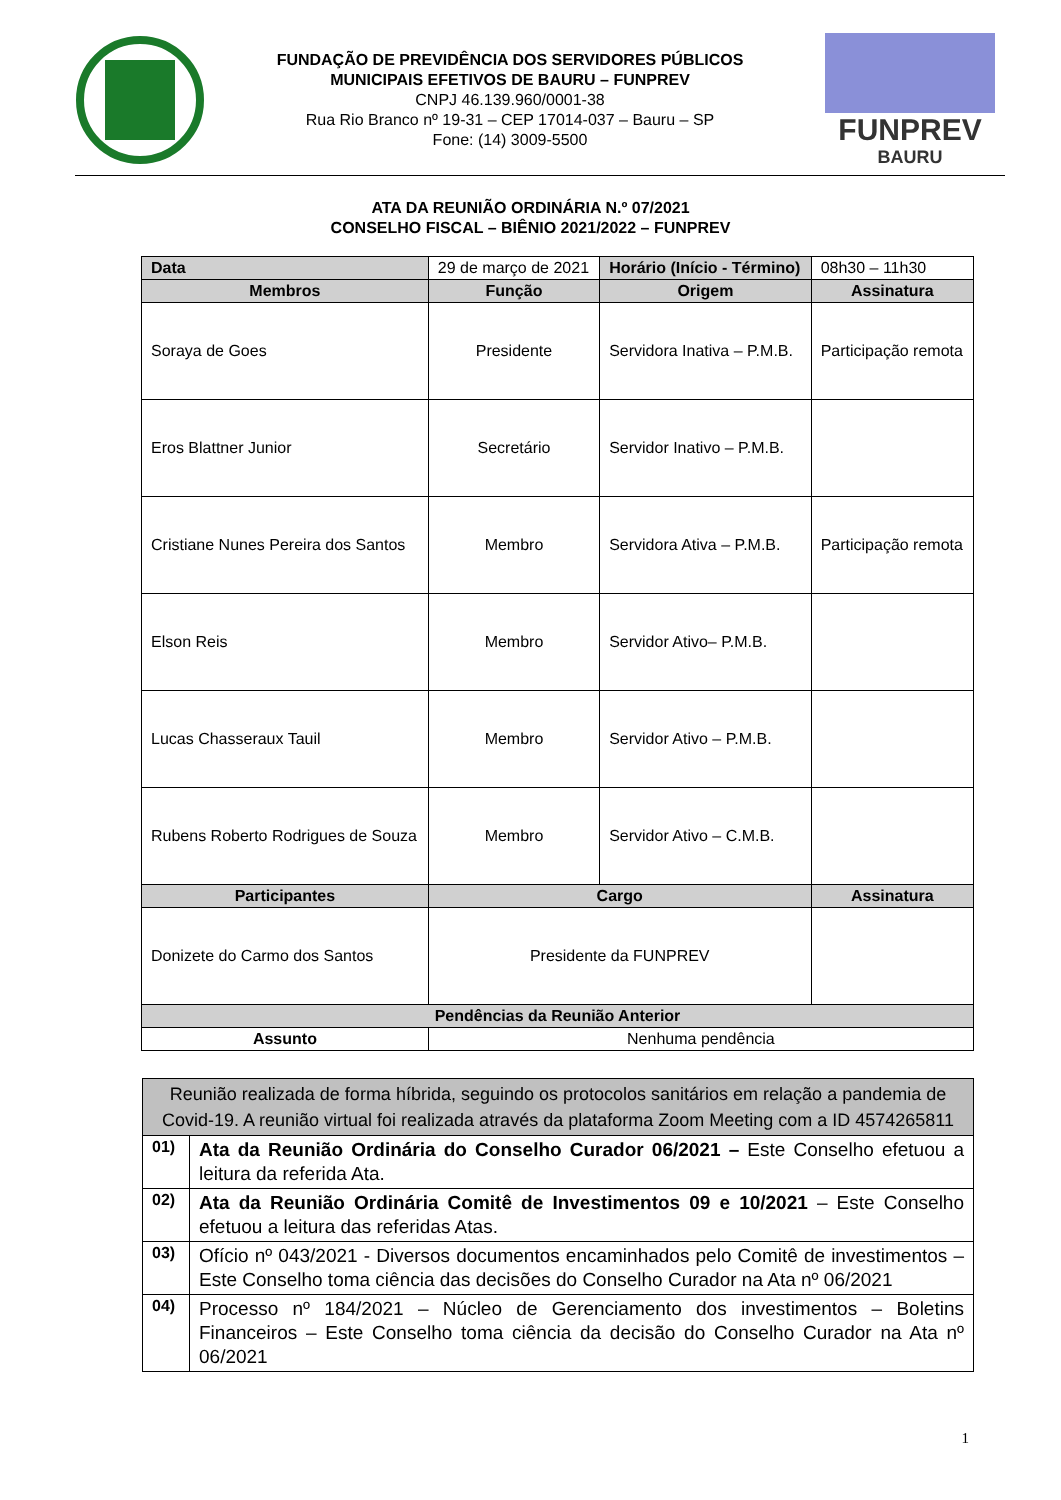FUNDAÇÃO DE PREVIDÊNCIA DOS SERVIDORES PÚBLICOS
MUNICIPAIS EFETIVOS DE BAURU – FUNPREV
CNPJ 46.139.960/0001-38
Rua Rio Branco nº 19-31 – CEP 17014-037 – Bauru – SP
Fone: (14) 3009-5500
FUNPREV
BAURU
ATA DA REUNIÃO ORDINÁRIA N.º 07/2021
CONSELHO FISCAL – BIÊNIO 2021/2022 – FUNPREV
| Data | 29 de março de 2021 | | Horário (Início - Término) | | 08h30 – 11h30 |
| Membros | | Função | Origem | Assinatura | |
| Soraya de Goes | | Presidente | Servidora Inativa – P.M.B. | Participação remota | |
| Eros Blattner Junior | | Secretário | Servidor Inativo – P.M.B. | | |
| Cristiane Nunes Pereira dos Santos | | Membro | Servidora Ativa – P.M.B. | Participação remota | |
| Elson Reis | | Membro | Servidor Ativo– P.M.B. | | |
| Lucas Chasseraux Tauil | | Membro | Servidor Ativo – P.M.B. | | |
| Rubens Roberto Rodrigues de Souza | | Membro | Servidor Ativo – C.M.B. | | |
| Participantes | | Cargo | | Assinatura | |
| Donizete do Carmo dos Santos | | Presidente da FUNPREV | | | |
| Pendências da Reunião Anterior | | | | | |
| Assunto | Nenhuma pendência | | | | |
| Reunião realizada de forma híbrida, seguindo os protocolos sanitários em relação a pandemia de Covid-19. A reunião virtual foi realizada através da plataforma Zoom Meeting com a ID 4574265811 | |
| 01) | Ata da Reunião Ordinária do Conselho Curador 06/2021 – Este Conselho efetuou a leitura da referida Ata. |
| 02) | Ata da Reunião Ordinária Comitê de Investimentos 09 e 10/2021 – Este Conselho efetuou a leitura das referidas Atas. |
| 03) | Ofício nº 043/2021 - Diversos documentos encaminhados pelo Comitê de investimentos – Este Conselho toma ciência das decisões do Conselho Curador na Ata nº 06/2021 |
| 04) | Processo nº 184/2021 – Núcleo de Gerenciamento dos investimentos – Boletins Financeiros – Este Conselho toma ciência da decisão do Conselho Curador na Ata nº 06/2021 |
1